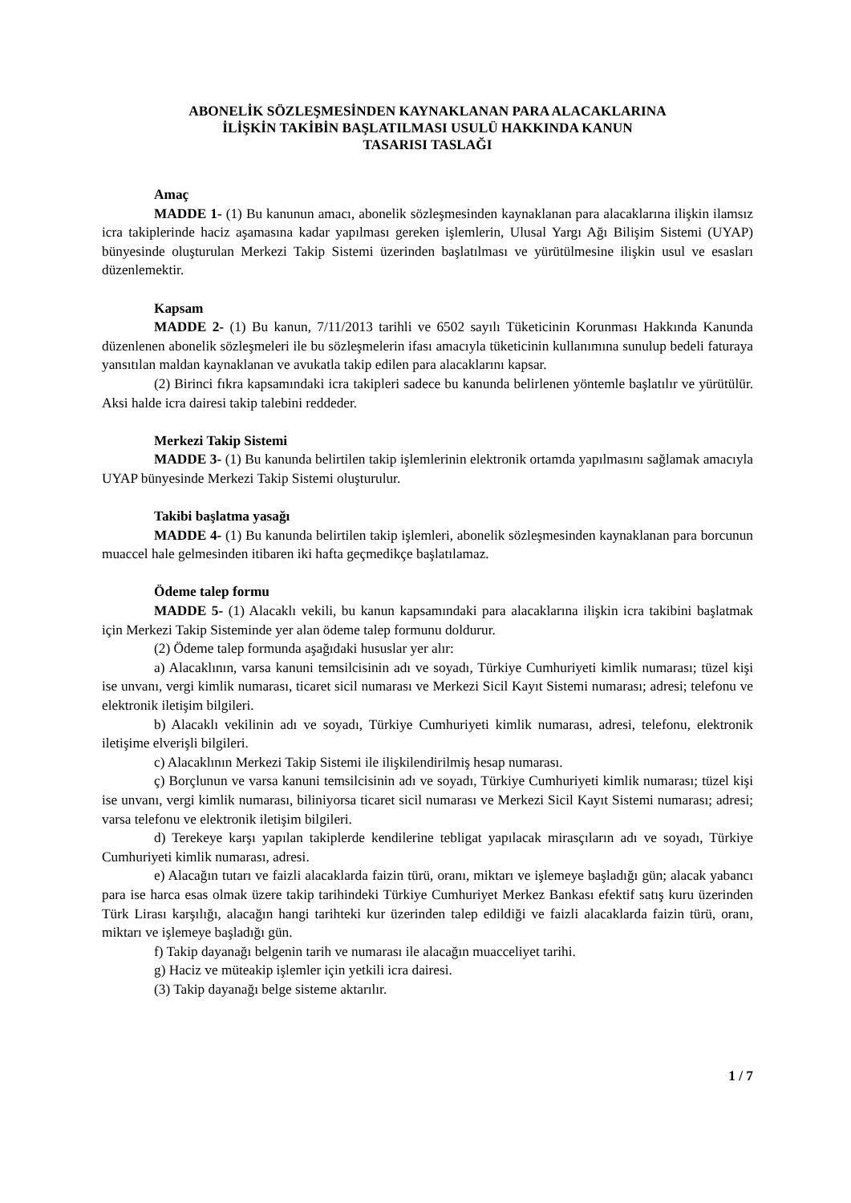ABONELİK SÖZLEŞMESİNDEN KAYNAKLANAN PARA ALACAKLARINA
İLİŞKİN TAKİBİN BAŞLATILMASI USULÜ HAKKINDA KANUN
TASARISI TASLAĞI
Amaç
MADDE 1- (1) Bu kanunun amacı, abonelik sözleşmesinden kaynaklanan para alacaklarına ilişkin ilamsız icra takiplerinde haciz aşamasına kadar yapılması gereken işlemlerin, Ulusal Yargı Ağı Bilişim Sistemi (UYAP) bünyesinde oluşturulan Merkezi Takip Sistemi üzerinden başlatılması ve yürütülmesine ilişkin usul ve esasları düzenlemektir.
Kapsam
MADDE 2- (1) Bu kanun, 7/11/2013 tarihli ve 6502 sayılı Tüketicinin Korunması Hakkında Kanunda düzenlenen abonelik sözleşmeleri ile bu sözleşmelerin ifası amacıyla tüketicinin kullanımına sunulup bedeli faturaya yansıtılan maldan kaynaklanan ve avukatla takip edilen para alacaklarını kapsar.
(2) Birinci fıkra kapsamındaki icra takipleri sadece bu kanunda belirlenen yöntemle başlatılır ve yürütülür. Aksi halde icra dairesi takip talebini reddeder.
Merkezi Takip Sistemi
MADDE 3- (1) Bu kanunda belirtilen takip işlemlerinin elektronik ortamda yapılmasını sağlamak amacıyla UYAP bünyesinde Merkezi Takip Sistemi oluşturulur.
Takibi başlatma yasağı
MADDE 4- (1) Bu kanunda belirtilen takip işlemleri, abonelik sözleşmesinden kaynaklanan para borcunun muaccel hale gelmesinden itibaren iki hafta geçmedikçe başlatılamaz.
Ödeme talep formu
MADDE 5- (1) Alacaklı vekili, bu kanun kapsamındaki para alacaklarına ilişkin icra takibini başlatmak için Merkezi Takip Sisteminde yer alan ödeme talep formunu doldurur.
(2) Ödeme talep formunda aşağıdaki hususlar yer alır:
a) Alacaklının, varsa kanuni temsilcisinin adı ve soyadı, Türkiye Cumhuriyeti kimlik numarası; tüzel kişi ise unvanı, vergi kimlik numarası, ticaret sicil numarası ve Merkezi Sicil Kayıt Sistemi numarası; adresi; telefonu ve elektronik iletişim bilgileri.
b) Alacaklı vekilinin adı ve soyadı, Türkiye Cumhuriyeti kimlik numarası, adresi, telefonu, elektronik iletişime elverişli bilgileri.
c) Alacaklının Merkezi Takip Sistemi ile ilişkilendirilmiş hesap numarası.
ç) Borçlunun ve varsa kanuni temsilcisinin adı ve soyadı, Türkiye Cumhuriyeti kimlik numarası; tüzel kişi ise unvanı, vergi kimlik numarası, biliniyorsa ticaret sicil numarası ve Merkezi Sicil Kayıt Sistemi numarası; adresi; varsa telefonu ve elektronik iletişim bilgileri.
d) Terekeye karşı yapılan takiplerde kendilerine tebligat yapılacak mirasçıların adı ve soyadı, Türkiye Cumhuriyeti kimlik numarası, adresi.
e) Alacağın tutarı ve faizli alacaklarda faizin türü, oranı, miktarı ve işlemeye başladığı gün; alacak yabancı para ise harca esas olmak üzere takip tarihindeki Türkiye Cumhuriyet Merkez Bankası efektif satış kuru üzerinden Türk Lirası karşılığı, alacağın hangi tarihteki kur üzerinden talep edildiği ve faizli alacaklarda faizin türü, oranı, miktarı ve işlemeye başladığı gün.
f) Takip dayanağı belgenin tarih ve numarası ile alacağın muacceliyet tarihi.
g) Haciz ve müteakip işlemler için yetkili icra dairesi.
(3) Takip dayanağı belge sisteme aktarılır.
1 / 7